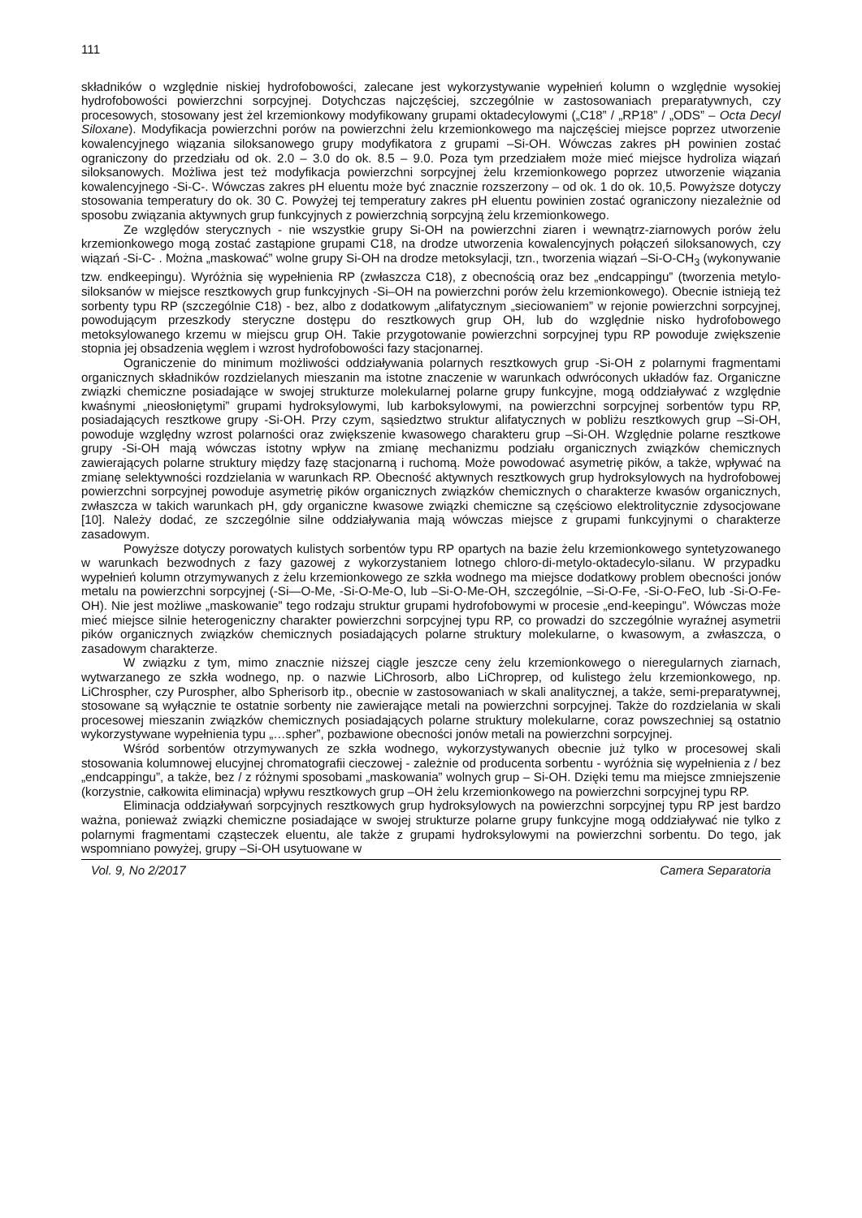111
składników o względnie niskiej hydrofobowości, zalecane jest wykorzystywanie wypełnień kolumn o względnie wysokiej hydrofobowości powierzchni sorpcyjnej. Dotychczas najczęściej, szczególnie w zastosowaniach preparatywnych, czy procesowych, stosowany jest żel krzemionkowy modyfikowany grupami oktadecylowymi („C18” / „RP18” / „ODS” – Octa Decyl Siloxane). Modyfikacja powierzchni porów na powierzchni żelu krzemionkowego ma najczęściej miejsce poprzez utworzenie kowalencyjnego wiązania siloksanowego grupy modyfikatora z grupami –Si-OH. Wówczas zakres pH powinien zostać ograniczony do przedziału od ok. 2.0 – 3.0 do ok. 8.5 – 9.0. Poza tym przedziałem może mieć miejsce hydroliza wiązań siloksanowych. Możliwa jest też modyfikacja powierzchni sorpcyjnej żelu krzemionkowego poprzez utworzenie wiązania kowalencyjnego -Si-C-. Wówczas zakres pH eluentu może być znacznie rozszerzony – od ok. 1 do ok. 10,5. Powyższe dotyczy stosowania temperatury do ok. 30 C. Powyżej tej temperatury zakres pH eluentu powinien zostać ograniczony niezależnie od sposobu związania aktywnych grup funkcyjnych z powierzchnią sorpcyjną żelu krzemionkowego.
Ze względów sterycznych - nie wszystkie grupy Si-OH na powierzchni ziaren i wewnątrz-ziarnowych porów żelu krzemionkowego mogą zostać zastąpione grupami C18, na drodze utworzenia kowalencyjnych połączeń siloksanowych, czy wiązań -Si-C- . Można „maskować” wolne grupy Si-OH na drodze metoksylacji, tzn., tworzenia wiązań –Si-O-CH<sub>3</sub> (wykonywanie tzw. endkeepingu). Wyróżnia się wypełnienia RP (zwłaszcza C18), z obecnością oraz bez „endcappingu” (tworzenia metylo-siloksanów w miejsce resztkowych grup funkcyjnych -Si–OH na powierzchni porów żelu krzemionkowego). Obecnie istnieją też sorbenty typu RP (szczególnie C18) - bez, albo z dodatkowym „alifatycznym „sieciowaniem” w rejonie powierzchni sorpcyjnej, powodującym przeszkody steryczne dostępu do resztkowych grup OH, lub do względnie nisko hydrofobowego metoksylowanego krzemu w miejscu grup OH. Takie przygotowanie powierzchni sorpcyjnej typu RP powoduje zwiększenie stopnia jej obsadzenia węglem i wzrost hydrofobowości fazy stacjonarnej.
Ograniczenie do minimum możliwości oddziaływania polarnych resztkowych grup -Si-OH z polarnymi fragmentami organicznych składników rozdzielanych mieszanin ma istotne znaczenie w warunkach odwróconych układów faz. Organiczne związki chemiczne posiadające w swojej strukturze molekularnej polarne grupy funkcyjne, mogą oddziaływać z względnie kwaśnymi „nieosłoniętymi” grupami hydroksylowymi, lub karboksylowymi, na powierzchni sorpcyjnej sorbentów typu RP, posiadających resztkowe grupy -Si-OH. Przy czym, sąsiedztwo struktur alifatycznych w pobliżu resztkowych grup –Si-OH, powoduje względny wzrost polarności oraz zwiększenie kwasowego charakteru grup –Si-OH. Względnie polarne resztkowe grupy -Si-OH mają wówczas istotny wpływ na zmianę mechanizmu podziału organicznych związków chemicznych zawierających polarne struktury między fazę stacjonarną i ruchomą. Może powodować asymetrię pików, a także, wpływać na zmianę selektywności rozdzielania w warunkach RP. Obecność aktywnych resztkowych grup hydroksylowych na hydrofobowej powierzchni sorpcyjnej powoduje asymetrię pików organicznych związków chemicznych o charakterze kwasów organicznych, zwłaszcza w takich warunkach pH, gdy organiczne kwasowe związki chemiczne są częściowo elektrolitycznie zdysocjowane [10]. Należy dodać, ze szczególnie silne oddziaływania mają wówczas miejsce z grupami funkcyjnymi o charakterze zasadowym.
Powyższe dotyczy porowatych kulistych sorbentów typu RP opartych na bazie żelu krzemionkowego syntetyzowanego w warunkach bezwodnych z fazy gazowej z wykorzystaniem lotnego chloro-di-metylo-oktadecylo-silanu. W przypadku wypełnień kolumn otrzymywanych z żelu krzemionkowego ze szkła wodnego ma miejsce dodatkowy problem obecności jonów metalu na powierzchni sorpcyjnej (-Si—O-Me, -Si-O-Me-O, lub –Si-O-Me-OH, szczególnie, –Si-O-Fe, -Si-O-FeO, lub -Si-O-Fe-OH). Nie jest możliwe „maskowanie” tego rodzaju struktur grupami hydrofobowymi w procesie „end-keepingu”. Wówczas może mieć miejsce silnie heterogeniczny charakter powierzchni sorpcyjnej typu RP, co prowadzi do szczególnie wyraźnej asymetrii pików organicznych związków chemicznych posiadających polarne struktury molekularne, o kwasowym, a zwłaszcza, o zasadowym charakterze.
W związku z tym, mimo znacznie niższej ciągle jeszcze ceny żelu krzemionkowego o nieregularnych ziarnach, wytwarzanego ze szkła wodnego, np. o nazwie LiChrosorb, albo LiChroprep, od kulistego żelu krzemionkowego, np. LiChrospher, czy Purospher, albo Spherisorb itp., obecnie w zastosowaniach w skali analitycznej, a także, semi-preparatywnej, stosowane są wyłącznie te ostatnie sorbenty nie zawierające metali na powierzchni sorpcyjnej. Także do rozdzielania w skali procesowej mieszanin związków chemicznych posiadających polarne struktury molekularne, coraz powszechniej są ostatnio wykorzystywane wypełnienia typu „…spher”, pozbawione obecności jonów metali na powierzchni sorpcyjnej.
Wśród sorbentów otrzymywanych ze szkła wodnego, wykorzystywanych obecnie już tylko w procesowej skali stosowania kolumnowej elucyjnej chromatografii cieczowej - zależnie od producenta sorbentu - wyróżnia się wypełnienia z / bez „endcappingu”, a także, bez / z różnymi sposobami „maskowania” wolnych grup – Si-OH. Dzięki temu ma miejsce zmniejszenie (korzystnie, całkowita eliminacja) wpływu resztkowych grup –OH żelu krzemionkowego na powierzchni sorpcyjnej typu RP.
Eliminacja oddziaływań sorpcyjnych resztkowych grup hydroksylowych na powierzchni sorpcyjnej typu RP jest bardzo ważna, ponieważ związki chemiczne posiadające w swojej strukturze polarne grupy funkcyjne mogą oddziaływać nie tylko z polarnymi fragmentami cząsteczek eluentu, ale także z grupami hydroksylowymi na powierzchni sorbentu. Do tego, jak wspomniano powyżej, grupy –Si-OH usytuowane w
Vol. 9, No 2/2017 Camera Separatoria